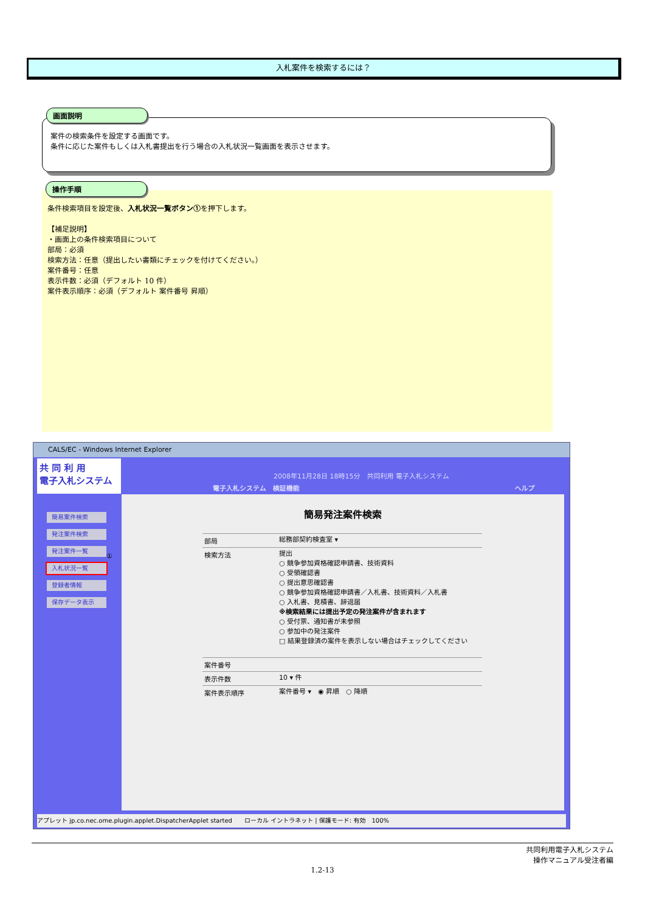入札案件を検索するには？
案件の検索条件を設定する画面です。
条件に応じた案件もしくは入札書提出を行う場合の入札状況一覧画面を表示させます。
画面説明
条件検索項目を設定後、入札状況一覧ボタン①を押下します。
【補足説明】
・画面上の条件検索項目について
部局：必須
検索方法：任意（提出したい書類にチェックを付けてください。）
案件番号：任意
表示件数：必須（デフォルト 10 件）
案件表示順序：必須（デフォルト 案件番号 昇順）
操作手順
CALS/EC - Windows Internet Explorer
共 同 利 用
電子入札システム
簡易案件検索
発注案件検索
発注案件一覧
入札状況一覧
登録者情報
保存データ表示
①
2008年11月28日 18時15分　共同利用 電子入札システム
電子入札システム　検証機能 ヘルプ
簡易発注案件検索
部局
総務部契約検査室 ▾
検索方法
提出
○ 競争参加資格確認申請書、技術資料
○ 受領確認書
○ 提出意思確認書
○ 競争参加資格確認申請書／入札書、技術資料／入札書
○ 入札書、見積書、辞退届
※検索結果には提出予定の発注案件が含まれます
○ 受付票、通知書が未参照
○ 参加中の発注案件
□ 結果登録済の案件を表示しない場合はチェックしてください
案件番号
表示件数
10 ▾ 件
案件表示順序
案件番号 ▾　◉ 昇順　○ 降順
アプレット jp.co.nec.ome.plugin.applet.DispatcherApplet started　　ローカル イントラネット | 保護モード: 有効　100%
共同利用電子入札システム
操作マニュアル受注者編
1.2-13